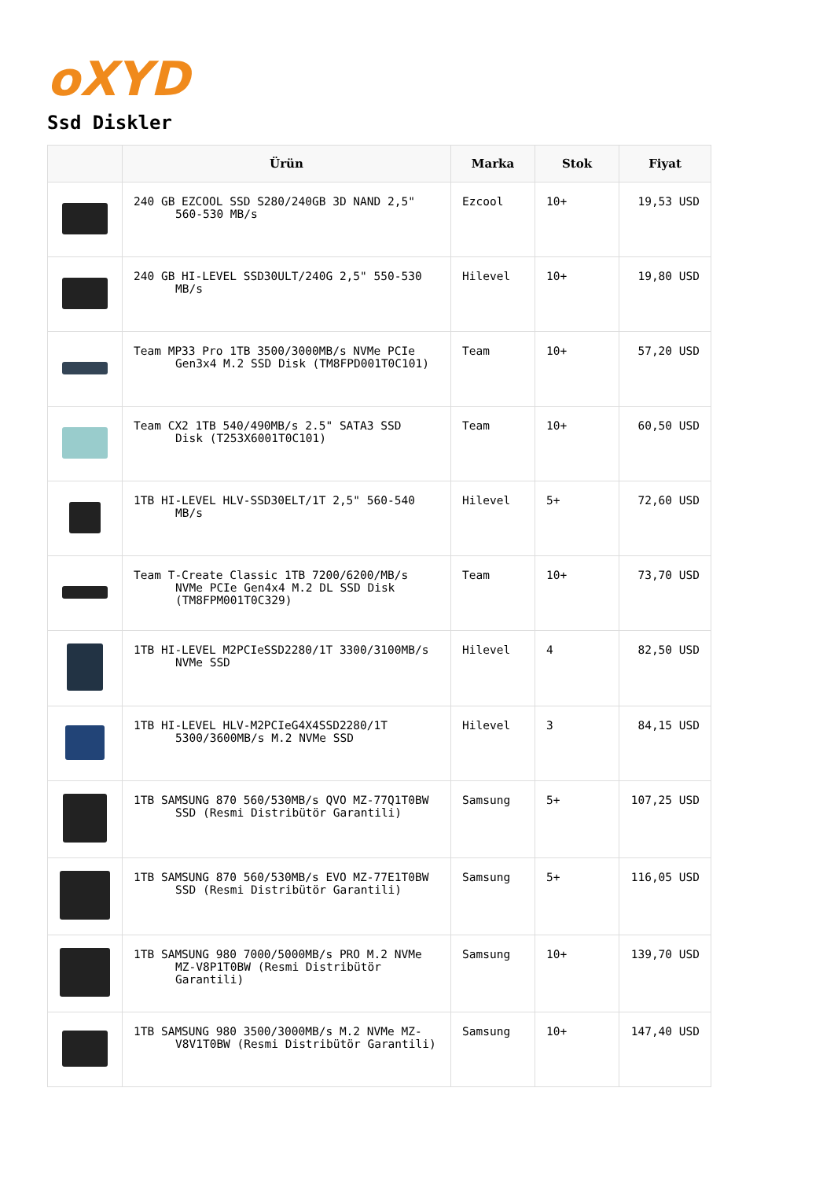oXYD
Ssd Diskler
| | Ürün | Marka | Stok | Fiyat |
| --- | --- | --- | --- | --- |
| | 240 GB EZCOOL SSD S280/240GB 3D NAND 2,5" 560-530 MB/s | Ezcool | 10+ | 19,53 USD |
| | 240 GB HI-LEVEL SSD30ULT/240G 2,5" 550-530 MB/s | Hilevel | 10+ | 19,80 USD |
| | Team MP33 Pro 1TB 3500/3000MB/s NVMe PCIe Gen3x4 M.2 SSD Disk (TM8FPD001T0C101) | Team | 10+ | 57,20 USD |
| | Team CX2 1TB 540/490MB/s 2.5" SATA3 SSD Disk (T253X6001T0C101) | Team | 10+ | 60,50 USD |
| | 1TB HI-LEVEL HLV-SSD30ELT/1T 2,5" 560-540 MB/s | Hilevel | 5+ | 72,60 USD |
| | Team T-Create Classic 1TB 7200/6200/MB/s NVMe PCIe Gen4x4 M.2 DL SSD Disk (TM8FPM001T0C329) | Team | 10+ | 73,70 USD |
| | 1TB HI-LEVEL M2PCIeSSD2280/1T 3300/3100MB/s NVMe SSD | Hilevel | 4 | 82,50 USD |
| | 1TB HI-LEVEL HLV-M2PCIeG4X4SSD2280/1T 5300/3600MB/s M.2 NVMe SSD | Hilevel | 3 | 84,15 USD |
| | 1TB SAMSUNG 870 560/530MB/s QVO MZ-77Q1T0BW SSD (Resmi Distribütör Garantili) | Samsung | 5+ | 107,25 USD |
| | 1TB SAMSUNG 870 560/530MB/s EVO MZ-77E1T0BW SSD (Resmi Distribütör Garantili) | Samsung | 5+ | 116,05 USD |
| | 1TB SAMSUNG 980 7000/5000MB/s PRO M.2 NVMe MZ-V8P1T0BW (Resmi Distribütör Garantili) | Samsung | 10+ | 139,70 USD |
| | 1TB SAMSUNG 980 3500/3000MB/s M.2 NVMe MZ- V8V1T0BW (Resmi Distribütör Garantili) | Samsung | 10+ | 147,40 USD |